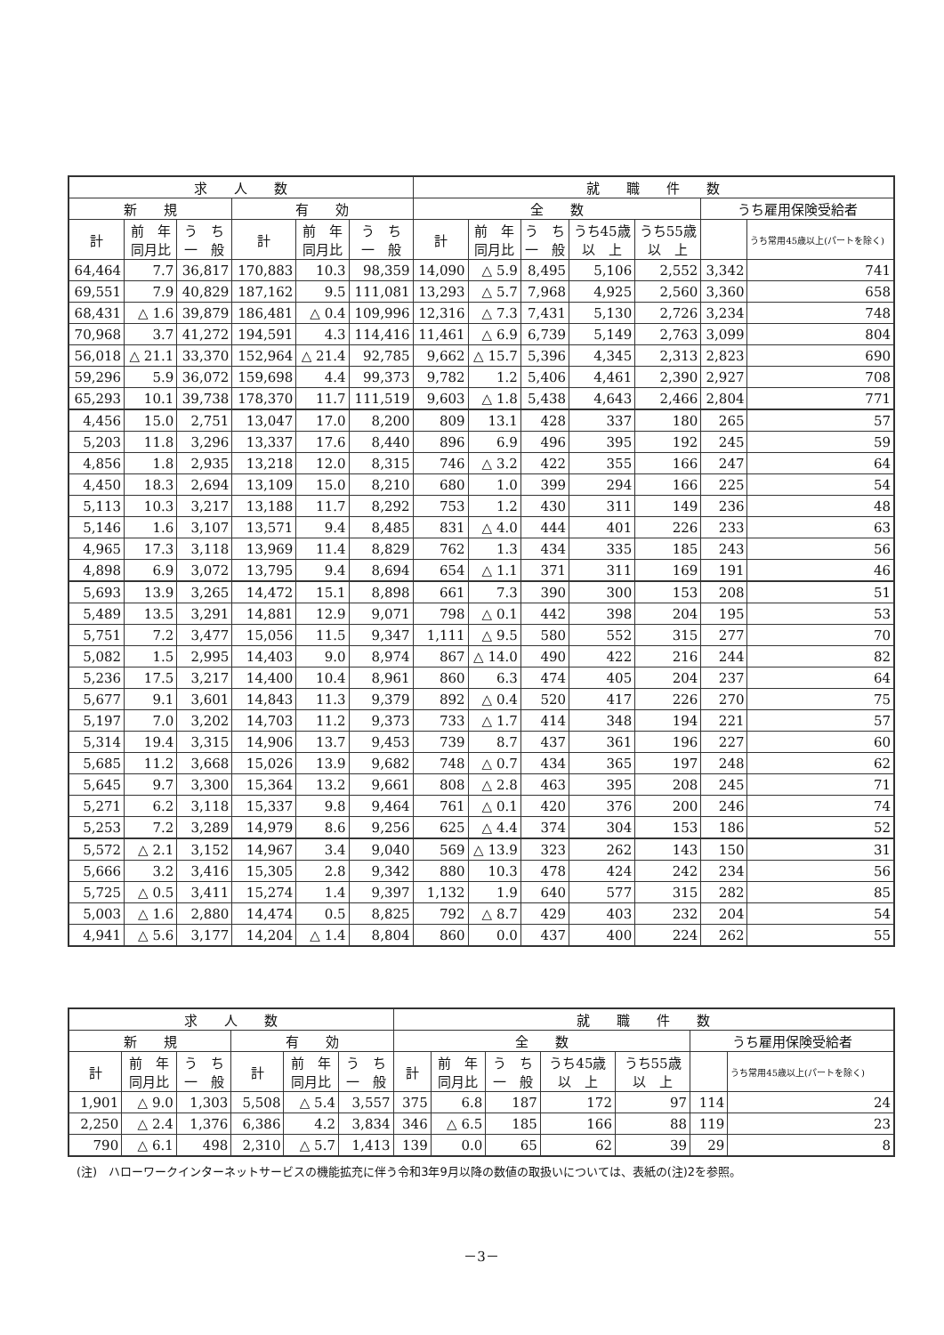| 求 人 数 | | | | | | 就 職 件 数 | | | | | | |
| --- | --- | --- | --- | --- | --- | --- | --- | --- | --- | --- | --- | --- |
| 新 規 | | | 有 効 | | | 全 数 | | | | | うち雇用保険受給者 | |
| | | | | | | 計 | 前 年 同月比 | う ち 一 般 | うち45歳 以 上 | うち55歳 以 上 | | うち常用45歳以上(パートを除く) |
| 計 | 前 年 同月比 | う ち 一 般 | 計 | 前 年 同月比 | う ち 一 般 | | | | | | | |
| 64,464 | 7.7 | 36,817 | 170,883 | 10.3 | 98,359 | 14,090 | △ 5.9 | 8,495 | 5,106 | 2,552 | 3,342 | 741 |
| 69,551 | 7.9 | 40,829 | 187,162 | 9.5 | 111,081 | 13,293 | △ 5.7 | 7,968 | 4,925 | 2,560 | 3,360 | 658 |
| 68,431 | △ 1.6 | 39,879 | 186,481 | △ 0.4 | 109,996 | 12,316 | △ 7.3 | 7,431 | 5,130 | 2,726 | 3,234 | 748 |
| 70,968 | 3.7 | 41,272 | 194,591 | 4.3 | 114,416 | 11,461 | △ 6.9 | 6,739 | 5,149 | 2,763 | 3,099 | 804 |
| 56,018 | △ 21.1 | 33,370 | 152,964 | △ 21.4 | 92,785 | 9,662 | △ 15.7 | 5,396 | 4,345 | 2,313 | 2,823 | 690 |
| 59,296 | 5.9 | 36,072 | 159,698 | 4.4 | 99,373 | 9,782 | 1.2 | 5,406 | 4,461 | 2,390 | 2,927 | 708 |
| 65,293 | 10.1 | 39,738 | 178,370 | 11.7 | 111,519 | 9,603 | △ 1.8 | 5,438 | 4,643 | 2,466 | 2,804 | 771 |
| 4,456 | 15.0 | 2,751 | 13,047 | 17.0 | 8,200 | 809 | 13.1 | 428 | 337 | 180 | 265 | 57 |
| 5,203 | 11.8 | 3,296 | 13,337 | 17.6 | 8,440 | 896 | 6.9 | 496 | 395 | 192 | 245 | 59 |
| 4,856 | 1.8 | 2,935 | 13,218 | 12.0 | 8,315 | 746 | △ 3.2 | 422 | 355 | 166 | 247 | 64 |
| 4,450 | 18.3 | 2,694 | 13,109 | 15.0 | 8,210 | 680 | 1.0 | 399 | 294 | 166 | 225 | 54 |
| 5,113 | 10.3 | 3,217 | 13,188 | 11.7 | 8,292 | 753 | 1.2 | 430 | 311 | 149 | 236 | 48 |
| 5,146 | 1.6 | 3,107 | 13,571 | 9.4 | 8,485 | 831 | △ 4.0 | 444 | 401 | 226 | 233 | 63 |
| 4,965 | 17.3 | 3,118 | 13,969 | 11.4 | 8,829 | 762 | 1.3 | 434 | 335 | 185 | 243 | 56 |
| 4,898 | 6.9 | 3,072 | 13,795 | 9.4 | 8,694 | 654 | △ 1.1 | 371 | 311 | 169 | 191 | 46 |
| 5,693 | 13.9 | 3,265 | 14,472 | 15.1 | 8,898 | 661 | 7.3 | 390 | 300 | 153 | 208 | 51 |
| 5,489 | 13.5 | 3,291 | 14,881 | 12.9 | 9,071 | 798 | △ 0.1 | 442 | 398 | 204 | 195 | 53 |
| 5,751 | 7.2 | 3,477 | 15,056 | 11.5 | 9,347 | 1,111 | △ 9.5 | 580 | 552 | 315 | 277 | 70 |
| 5,082 | 1.5 | 2,995 | 14,403 | 9.0 | 8,974 | 867 | △ 14.0 | 490 | 422 | 216 | 244 | 82 |
| 5,236 | 17.5 | 3,217 | 14,400 | 10.4 | 8,961 | 860 | 6.3 | 474 | 405 | 204 | 237 | 64 |
| 5,677 | 9.1 | 3,601 | 14,843 | 11.3 | 9,379 | 892 | △ 0.4 | 520 | 417 | 226 | 270 | 75 |
| 5,197 | 7.0 | 3,202 | 14,703 | 11.2 | 9,373 | 733 | △ 1.7 | 414 | 348 | 194 | 221 | 57 |
| 5,314 | 19.4 | 3,315 | 14,906 | 13.7 | 9,453 | 739 | 8.7 | 437 | 361 | 196 | 227 | 60 |
| 5,685 | 11.2 | 3,668 | 15,026 | 13.9 | 9,682 | 748 | △ 0.7 | 434 | 365 | 197 | 248 | 62 |
| 5,645 | 9.7 | 3,300 | 15,364 | 13.2 | 9,661 | 808 | △ 2.8 | 463 | 395 | 208 | 245 | 71 |
| 5,271 | 6.2 | 3,118 | 15,337 | 9.8 | 9,464 | 761 | △ 0.1 | 420 | 376 | 200 | 246 | 74 |
| 5,253 | 7.2 | 3,289 | 14,979 | 8.6 | 9,256 | 625 | △ 4.4 | 374 | 304 | 153 | 186 | 52 |
| 5,572 | △ 2.1 | 3,152 | 14,967 | 3.4 | 9,040 | 569 | △ 13.9 | 323 | 262 | 143 | 150 | 31 |
| 5,666 | 3.2 | 3,416 | 15,305 | 2.8 | 9,342 | 880 | 10.3 | 478 | 424 | 242 | 234 | 56 |
| 5,725 | △ 0.5 | 3,411 | 15,274 | 1.4 | 9,397 | 1,132 | 1.9 | 640 | 577 | 315 | 282 | 85 |
| 5,003 | △ 1.6 | 2,880 | 14,474 | 0.5 | 8,825 | 792 | △ 8.7 | 429 | 403 | 232 | 204 | 54 |
| 4,941 | △ 5.6 | 3,177 | 14,204 | △ 1.4 | 8,804 | 860 | 0.0 | 437 | 400 | 224 | 262 | 55 |
| 求 人 数 | | | | | | 就 職 件 数 | | | | | | |
| --- | --- | --- | --- | --- | --- | --- | --- | --- | --- | --- | --- | --- |
| 新 規 | | | 有 効 | | | 全 数 | | | | | うち雇用保険受給者 | |
| | | | | | | 計 | 前 年 同月比 | う ち 一 般 | うち45歳 以 上 | うち55歳 以 上 | | うち常用45歳以上(パートを除く) |
| 計 | 前 年 同月比 | う ち 一 般 | 計 | 前 年 同月比 | う ち 一 般 | | | | | | | |
| 1,901 | △ 9.0 | 1,303 | 5,508 | △ 5.4 | 3,557 | 375 | 6.8 | 187 | 172 | 97 | 114 | 24 |
| 2,250 | △ 2.4 | 1,376 | 6,386 | 4.2 | 3,834 | 346 | △ 6.5 | 185 | 166 | 88 | 119 | 23 |
| 790 | △ 6.1 | 498 | 2,310 | △ 5.7 | 1,413 | 139 | 0.0 | 65 | 62 | 39 | 29 | 8 |
(注)　ハローワークインターネットサービスの機能拡充に伴う令和3年9月以降の数値の取扱いについては、表紙の(注)2を参照。
－3－